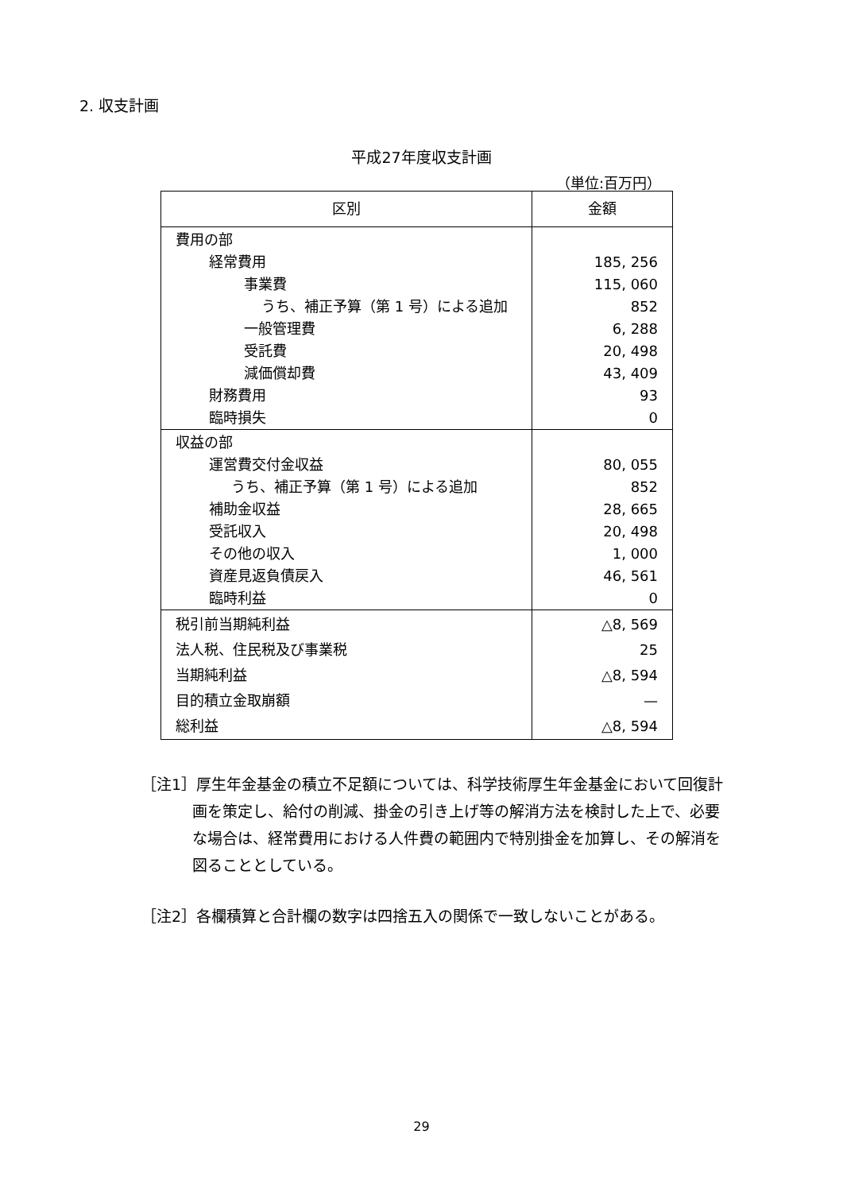2. 収支計画
平成27年度収支計画
（単位:百万円）
| 区別 | 金額 |
| --- | --- |
| 費用の部 | |
| 経常費用 | 185, 256 |
| 事業費 | 115, 060 |
| うち、補正予算（第 1 号）による追加 | 852 |
| 一般管理費 | 6, 288 |
| 受託費 | 20, 498 |
| 減価償却費 | 43, 409 |
| 財務費用 | 93 |
| 臨時損失 | 0 |
| 収益の部 | |
| 運営費交付金収益 | 80, 055 |
| うち、補正予算（第 1 号）による追加 | 852 |
| 補助金収益 | 28, 665 |
| 受託収入 | 20, 498 |
| その他の収入 | 1, 000 |
| 資産見返負債戻入 | 46, 561 |
| 臨時利益 | 0 |
| 税引前当期純利益 | △8, 569 |
| 法人税、住民税及び事業税 | 25 |
| 当期純利益 | △8, 594 |
| 目的積立金取崩額 | — |
| 総利益 | △8, 594 |
［注1］厚生年金基金の積立不足額については、科学技術厚生年金基金において回復計画を策定し、給付の削減、掛金の引き上げ等の解消方法を検討した上で、必要な場合は、経常費用における人件費の範囲内で特別掛金を加算し、その解消を図ることとしている。
［注2］各欄積算と合計欄の数字は四捨五入の関係で一致しないことがある。
29